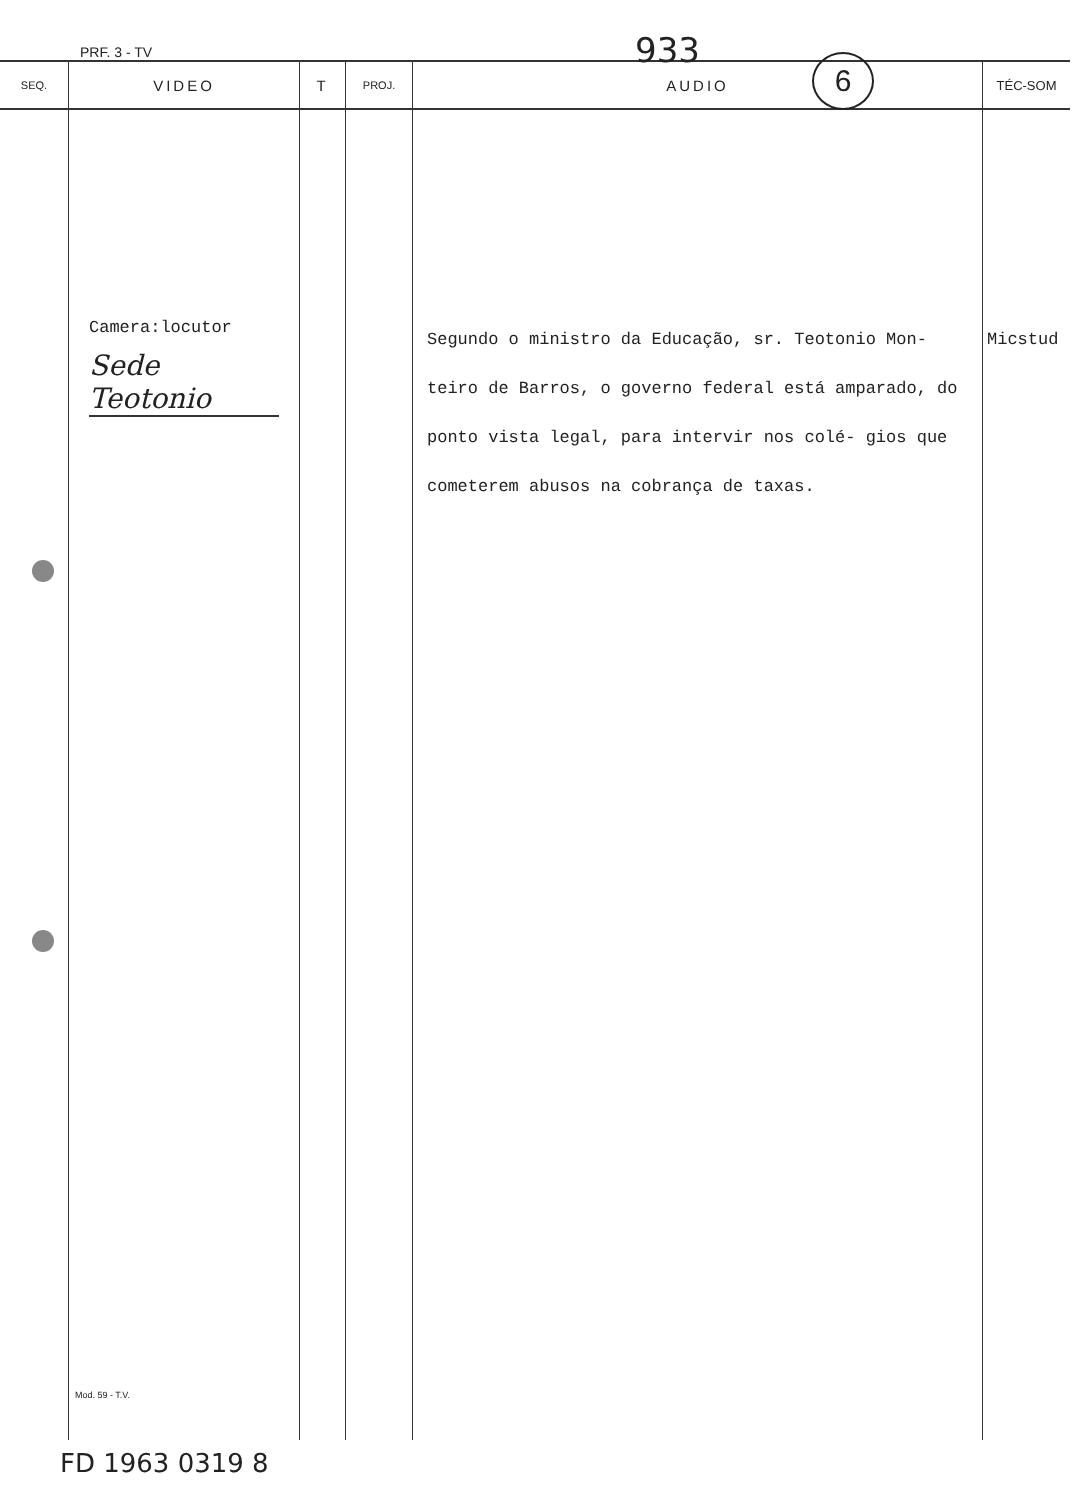PRF. 3 - TV 933 6
| SEQ. | VIDEO | T | PROJ. | AUDIO | TÉC-SOM |
| --- | --- | --- | --- | --- | --- |
| | Camera:locutor Sede Teotonio Mod. 59 - T.V. | | | Segundo o ministro da Educação, sr. Teotonio Mon- teiro de Barros, o governo federal está amparado, do ponto vista legal, para intervir nos colé- gios que cometerem abusos na cobrança de taxas. | Micstud |
FD 1963 0319 8